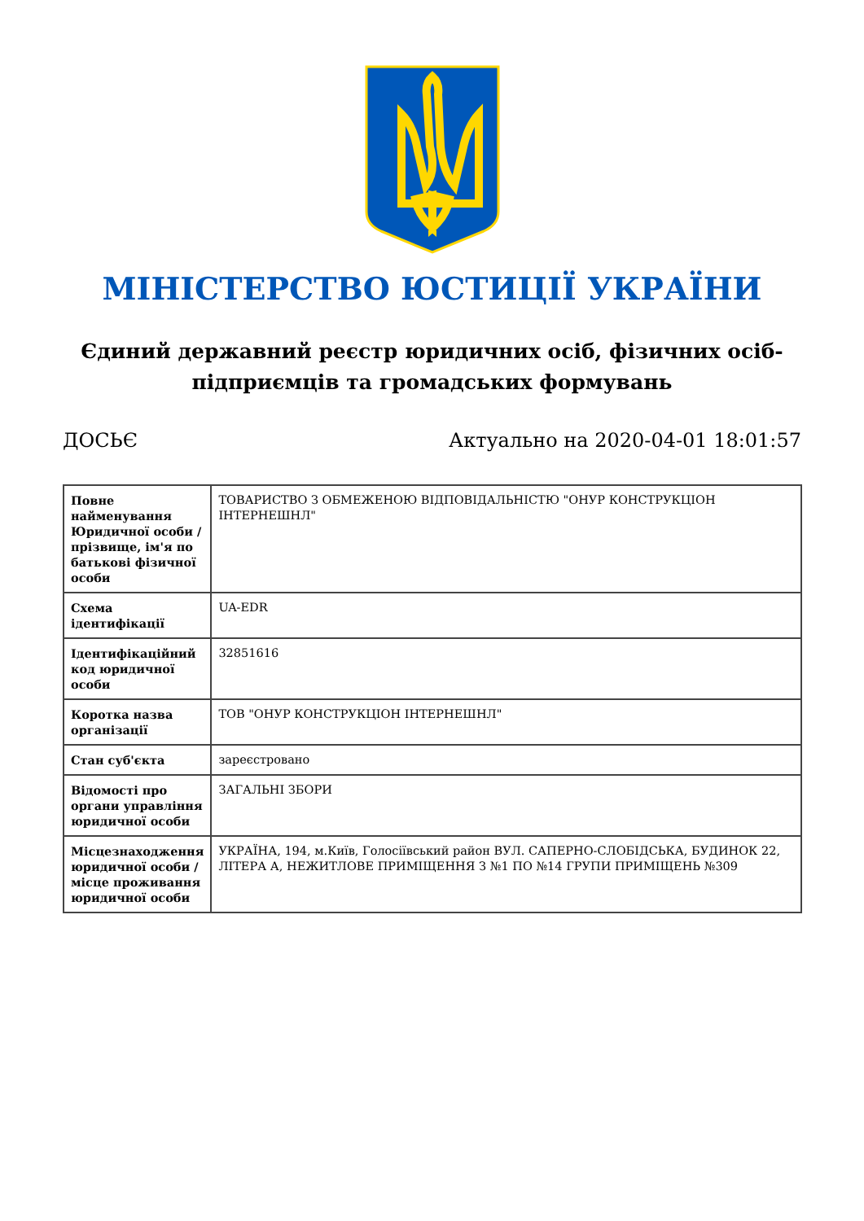МІНІСТЕРСТВО ЮСТИЦІЇ УКРАЇНИ
Єдиний державний реєстр юридичних осіб, фізичних осіб-підприємців та громадських формувань
ДОСЬЄ Актуально на 2020-04-01 18:01:57
| Повне найменування Юридичної особи / прізвище, ім'я по батькові фізичної особи | ТОВАРИСТВО З ОБМЕЖЕНОЮ ВІДПОВІДАЛЬНІСТЮ "ОНУР КОНСТРУКЦІОН ІНТЕРНЕШНЛ" |
| Схема ідентифікації | UA-EDR |
| Ідентифікаційний код юридичної особи | 32851616 |
| Коротка назва організації | ТОВ "ОНУР КОНСТРУКЦІОН ІНТЕРНЕШНЛ" |
| Стан суб'єкта | зареєстровано |
| Відомості про органи управління юридичної особи | ЗАГАЛЬНІ ЗБОРИ |
| Місцезнаходження юридичної особи / місце проживання юридичної особи | УКРАЇНА, 194, м.Київ, Голосіївський район ВУЛ. САПЕРНО-СЛОБІДСЬКА, БУДИНОК 22, ЛІТЕРА А, НЕЖИТЛОВЕ ПРИМІЩЕННЯ З №1 ПО №14 ГРУПИ ПРИМІЩЕНЬ №309 |